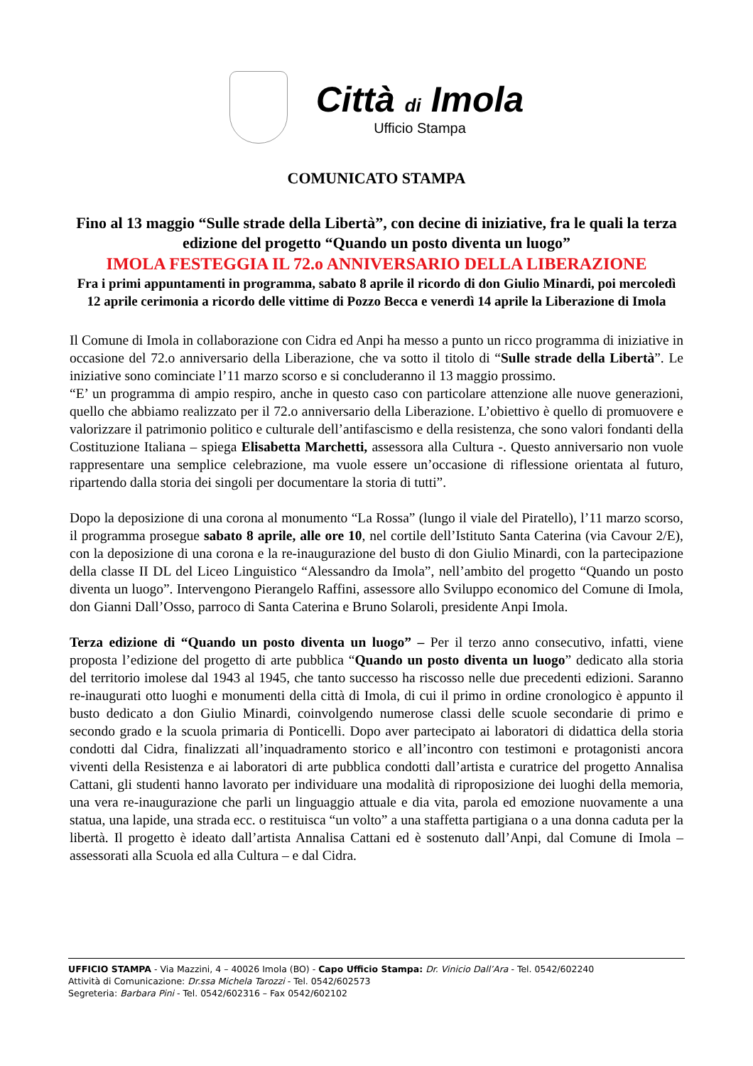Città di Imola
Ufficio Stampa
COMUNICATO STAMPA
Fino al 13 maggio “Sulle strade della Libertà”, con decine di iniziative, fra le quali la terza edizione del progetto “Quando un posto diventa un luogo”
IMOLA FESTEGGIA IL 72.o ANNIVERSARIO DELLA LIBERAZIONE
Fra i primi appuntamenti in programma, sabato 8 aprile il ricordo di don Giulio Minardi, poi mercoledì 12 aprile cerimonia a ricordo delle vittime di Pozzo Becca e venerdì 14 aprile la Liberazione di Imola
Il Comune di Imola in collaborazione con Cidra ed Anpi ha messo a punto un ricco programma di iniziative in occasione del 72.o anniversario della Liberazione, che va sotto il titolo di “Sulle strade della Libertà”. Le iniziative sono cominciate l’11 marzo scorso e si concluderanno il 13 maggio prossimo.
“E’ un programma di ampio respiro, anche in questo caso con particolare attenzione alle nuove generazioni, quello che abbiamo realizzato per il 72.o anniversario della Liberazione. L’obiettivo è quello di promuovere e valorizzare il patrimonio politico e culturale dell’antifascismo e della resistenza, che sono valori fondanti della Costituzione Italiana – spiega Elisabetta Marchetti, assessora alla Cultura -. Questo anniversario non vuole rappresentare una semplice celebrazione, ma vuole essere un’occasione di riflessione orientata al futuro, ripartendo dalla storia dei singoli per documentare la storia di tutti”.
Dopo la deposizione di una corona al monumento “La Rossa” (lungo il viale del Piratello), l’11 marzo scorso, il programma prosegue sabato 8 aprile, alle ore 10, nel cortile dell’Istituto Santa Caterina (via Cavour 2/E), con la deposizione di una corona e la re-inaugurazione del busto di don Giulio Minardi, con la partecipazione della classe II DL del Liceo Linguistico “Alessandro da Imola”, nell’ambito del progetto “Quando un posto diventa un luogo”. Intervengono Pierangelo Raffini, assessore allo Sviluppo economico del Comune di Imola, don Gianni Dall’Osso, parroco di Santa Caterina e Bruno Solaroli, presidente Anpi Imola.
Terza edizione di “Quando un posto diventa un luogo” – Per il terzo anno consecutivo, infatti, viene proposta l’edizione del progetto di arte pubblica “Quando un posto diventa un luogo” dedicato alla storia del territorio imolese dal 1943 al 1945, che tanto successo ha riscosso nelle due precedenti edizioni. Saranno re-inaugurati otto luoghi e monumenti della città di Imola, di cui il primo in ordine cronologico è appunto il busto dedicato a don Giulio Minardi, coinvolgendo numerose classi delle scuole secondarie di primo e secondo grado e la scuola primaria di Ponticelli. Dopo aver partecipato ai laboratori di didattica della storia condotti dal Cidra, finalizzati all’inquadramento storico e all’incontro con testimoni e protagonisti ancora viventi della Resistenza e ai laboratori di arte pubblica condotti dall’artista e curatrice del progetto Annalisa Cattani, gli studenti hanno lavorato per individuare una modalità di riproposizione dei luoghi della memoria, una vera re-inaugurazione che parli un linguaggio attuale e dia vita, parola ed emozione nuovamente a una statua, una lapide, una strada ecc. o restituisca “un volto” a una staffetta partigiana o a una donna caduta per la libertà. Il progetto è ideato dall’artista Annalisa Cattani ed è sostenuto dall’Anpi, dal Comune di Imola – assessorati alla Scuola ed alla Cultura – e dal Cidra.
UFFICIO STAMPA - Via Mazzini, 4 – 40026 Imola (BO) - Capo Ufficio Stampa: Dr. Vinicio Dall’Ara - Tel. 0542/602240
Attività di Comunicazione: Dr.ssa Michela Tarozzi - Tel. 0542/602573
Segreteria: Barbara Pini - Tel. 0542/602316 – Fax 0542/602102